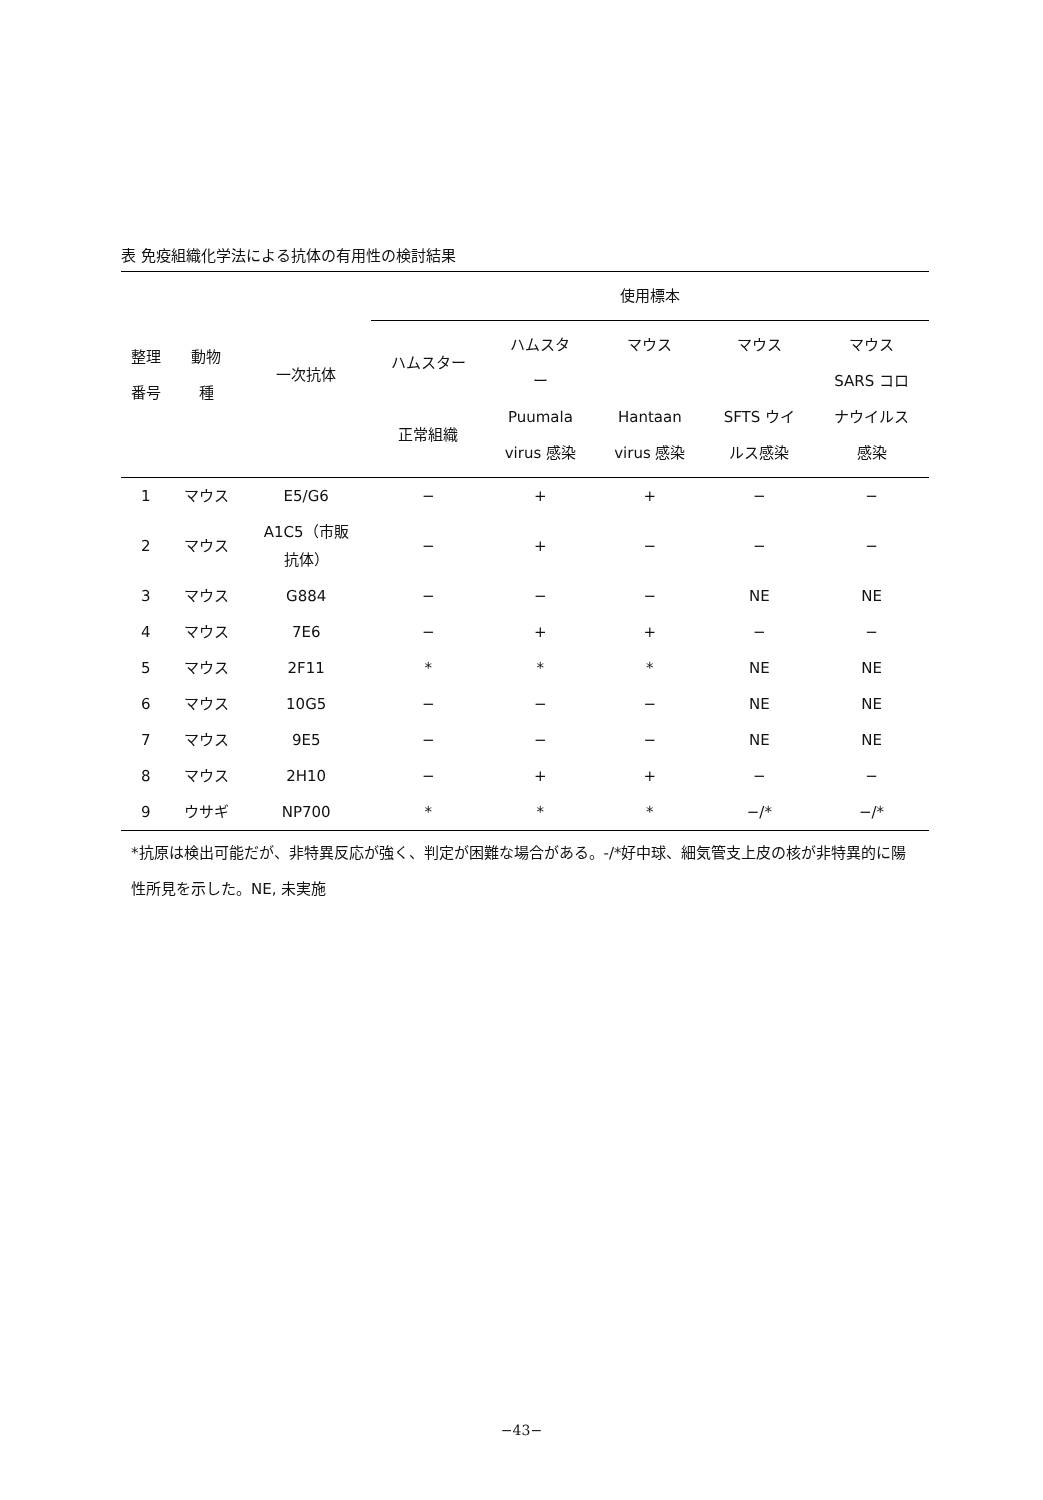表 免疫組織化学法による抗体の有用性の検討結果
| 整理 番号 | 動物 種 | 一次抗体 | 使用標本 | | | | |
| --- | --- | --- | --- | --- | --- | --- | --- |
| | | | ハムスター 正常組織 | ハムスタ ー Puumala virus 感染 | マウス Hantaan virus 感染 | マウス SFTS ウイ ルス感染 | マウス SARS コロ ナウイルス 感染 |
| 1 | マウス | E5/G6 | − | + | + | − | − |
| 2 | マウス | A1C5（市販 抗体） | − | + | − | − | − |
| 3 | マウス | G884 | − | − | − | NE | NE |
| 4 | マウス | 7E6 | − | + | + | − | − |
| 5 | マウス | 2F11 | * | * | * | NE | NE |
| 6 | マウス | 10G5 | − | − | − | NE | NE |
| 7 | マウス | 9E5 | − | − | − | NE | NE |
| 8 | マウス | 2H10 | − | + | + | − | − |
| 9 | ウサギ | NP700 | * | * | * | −/* | −/* |
*抗原は検出可能だが、非特異反応が強く、判定が困難な場合がある。-/*好中球、細気管支上皮の核が非特異的に陽性所見を示した。NE, 未実施
−43−